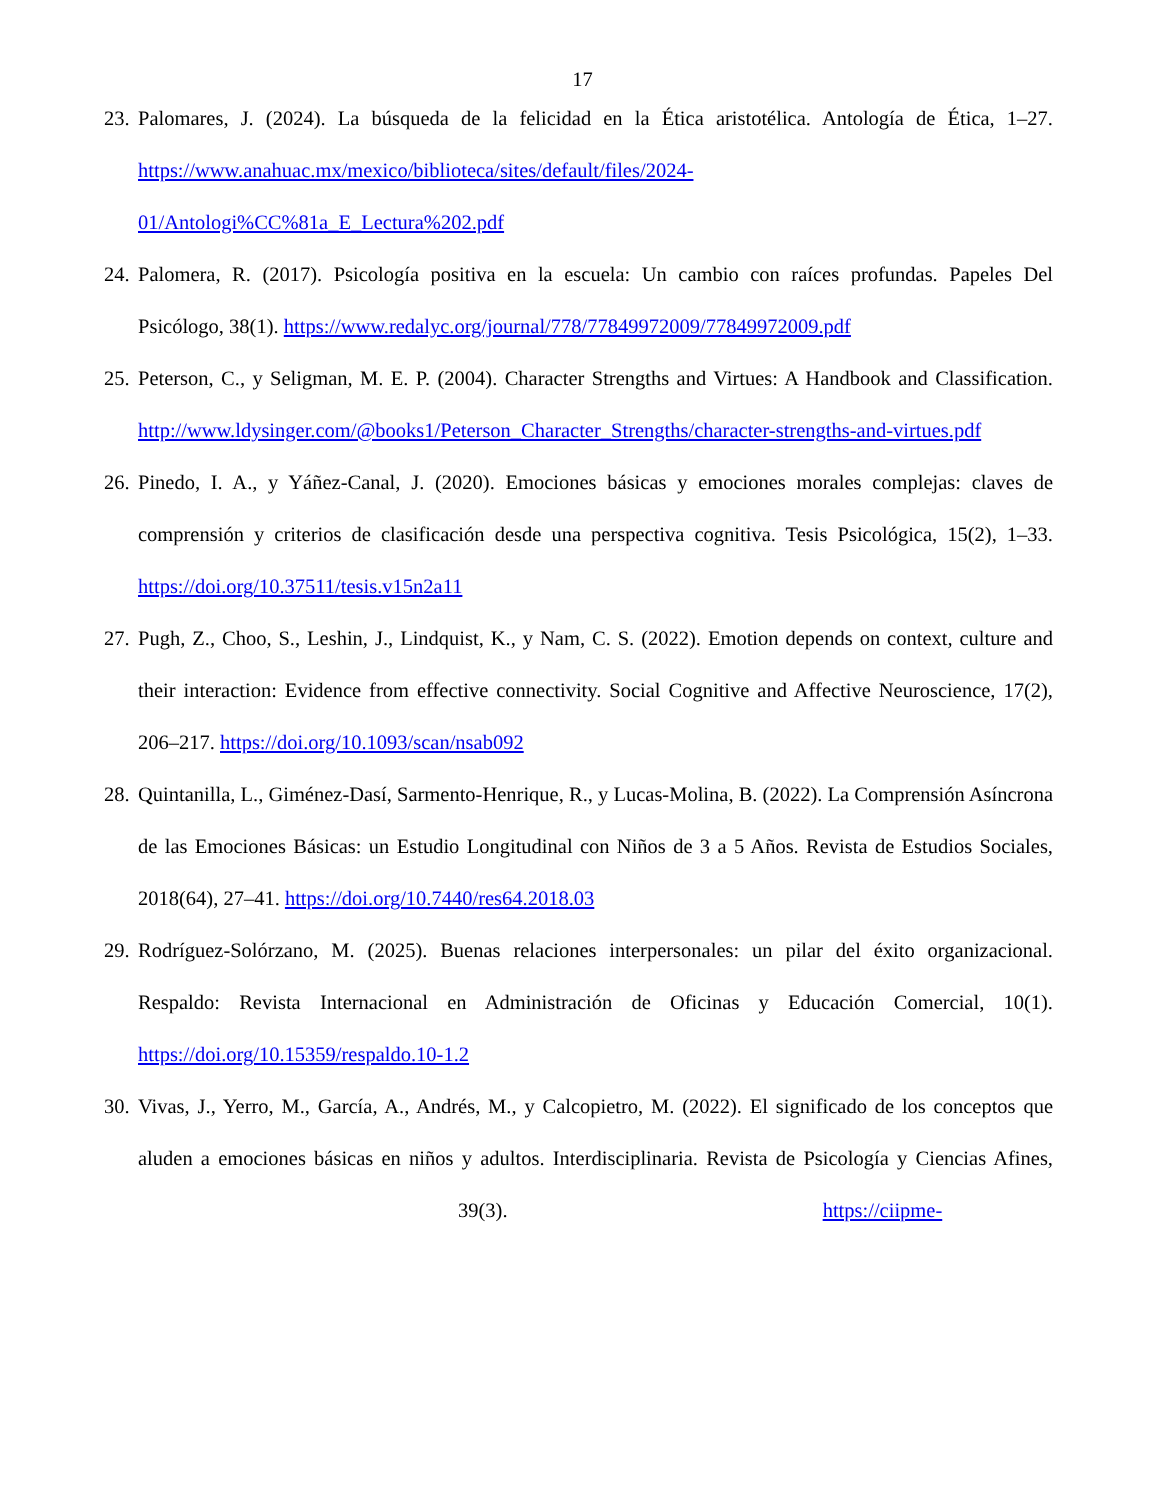17
23. Palomares, J. (2024). La búsqueda de la felicidad en la Ética aristotélica. Antología de Ética, 1–27. https://www.anahuac.mx/mexico/biblioteca/sites/default/files/2024-
01/Antologi%CC%81a_E_Lectura%202.pdf
24. Palomera, R. (2017). Psicología positiva en la escuela: Un cambio con raíces profundas. Papeles Del Psicólogo, 38(1). https://www.redalyc.org/journal/778/77849972009/77849972009.pdf
25. Peterson, C., y Seligman, M. E. P. (2004). Character Strengths and Virtues: A Handbook and Classification. http://www.ldysinger.com/@books1/Peterson_Character_Strengths/character-strengths-and-virtues.pdf
26. Pinedo, I. A., y Yáñez-Canal, J. (2020). Emociones básicas y emociones morales complejas: claves de comprensión y criterios de clasificación desde una perspectiva cognitiva. Tesis Psicológica, 15(2), 1–33. https://doi.org/10.37511/tesis.v15n2a11
27. Pugh, Z., Choo, S., Leshin, J., Lindquist, K., y Nam, C. S. (2022). Emotion depends on context, culture and their interaction: Evidence from effective connectivity. Social Cognitive and Affective Neuroscience, 17(2), 206–217. https://doi.org/10.1093/scan/nsab092
28. Quintanilla, L., Giménez-Dasí, Sarmento-Henrique, R., y Lucas-Molina, B. (2022). La Comprensión Asíncrona de las Emociones Básicas: un Estudio Longitudinal con Niños de 3 a 5 Años. Revista de Estudios Sociales, 2018(64), 27–41. https://doi.org/10.7440/res64.2018.03
29. Rodríguez-Solórzano, M. (2025). Buenas relaciones interpersonales: un pilar del éxito organizacional. Respaldo: Revista Internacional en Administración de Oficinas y Educación Comercial, 10(1). https://doi.org/10.15359/respaldo.10-1.2
30. Vivas, J., Yerro, M., García, A., Andrés, M., y Calcopietro, M. (2022). El significado de los conceptos que aluden a emociones básicas en niños y adultos. Interdisciplinaria. Revista de Psicología y Ciencias Afines, 39(3). https://ciipme-